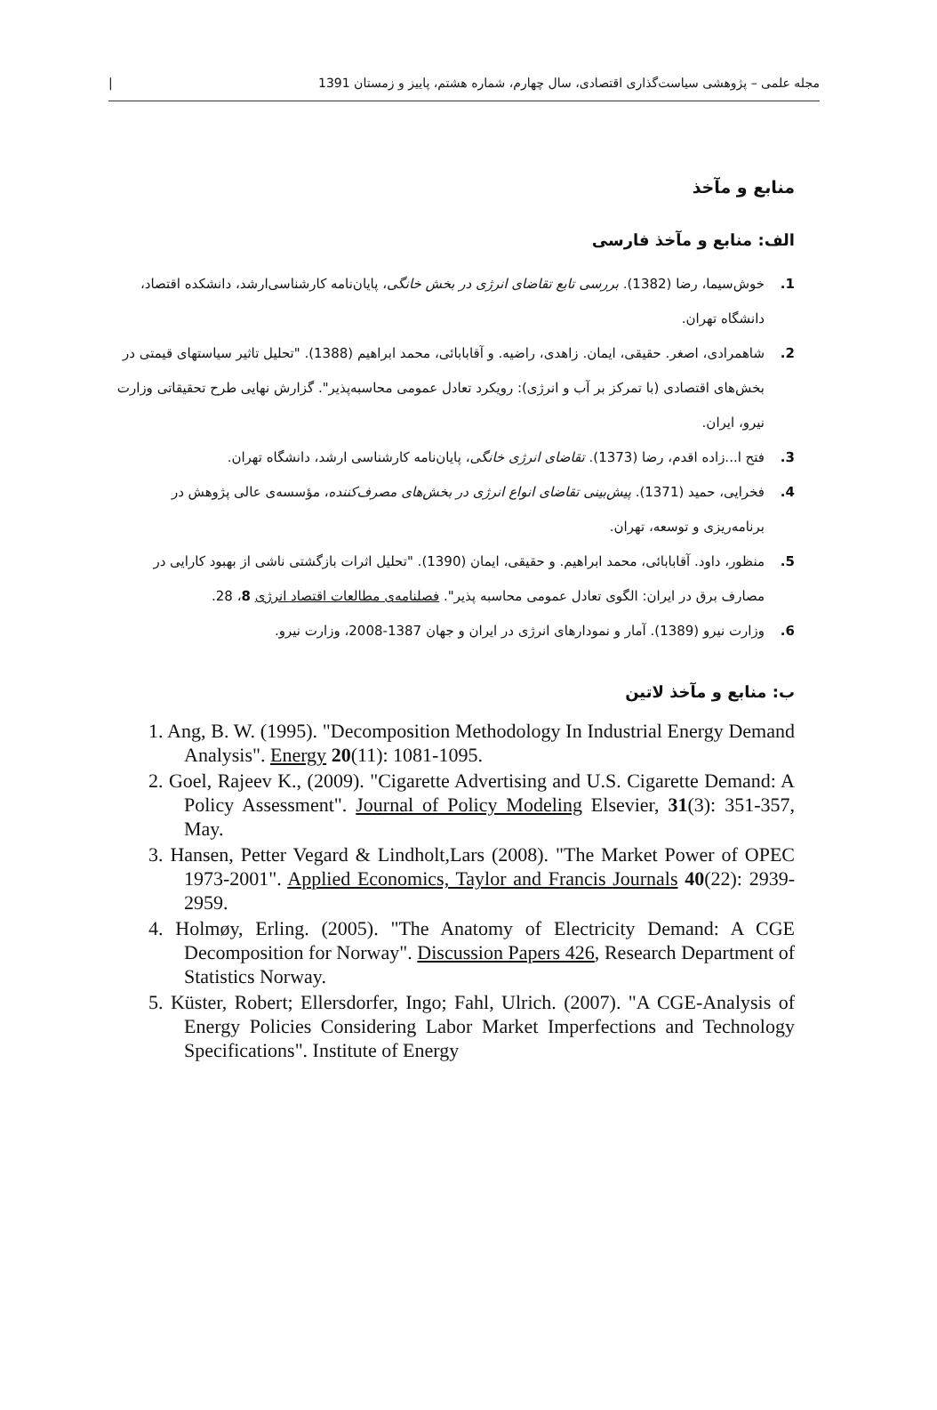مجله علمی – پژوهشی سیاست‌گذاری اقتصادی، سال چهارم، شماره هشتم، پاییز و زمستان 1391 |
منابع و مآخذ
الف: منابع و مآخذ فارسی
1. خوش‌سیما، رضا (1382). بررسی تابع تقاضای انرژی در بخش خانگی، پایان‌نامه کارشناسی‌ارشد، دانشکده اقتصاد، دانشگاه تهران.
2. شاهمرادی، اصغر. حقیقی، ایمان. زاهدی، راضیه. و آقابابائی، محمد ابراهیم (1388). "تحلیل تاثیر سیاستهای قیمتی در بخش‌های اقتصادی (با تمرکز بر آب و انرژی): رویکرد تعادل عمومی محاسبه‌پذیر". گزارش نهایی طرح تحقیقاتی وزارت نیرو، ایران.
3. فتح ا...زاده اقدم، رضا (1373). تقاضای انرژی خانگی، پایان‌نامه کارشناسی ارشد، دانشگاه تهران.
4. فخرایی، حمید (1371). پیش‌بینی تقاضای انواع انرژی در بخش‌های مصرف‌کننده، مؤسسه‌ی عالی پژوهش در برنامه‌ریزی و توسعه، تهران.
5. منظور، داود. آقابابائی، محمد ابراهیم. و حقیقی، ایمان (1390). "تحلیل اثرات بازگشتی ناشی از بهبود کارایی در مصارف برق در ایران: الگوی تعادل عمومی محاسبه پذیر". فصلنامه‌ی مطالعات اقتصاد انرژی 8، 28.
6. وزارت نیرو (1389). آمار و نمودارهای انرژی در ایران و جهان 1387-2008، وزارت نیرو.
ب: منابع و مآخذ لاتین
1. Ang, B. W. (1995). "Decomposition Methodology In Industrial Energy Demand Analysis". Energy 20(11): 1081-1095.
2. Goel, Rajeev K., (2009). "Cigarette Advertising and U.S. Cigarette Demand: A Policy Assessment". Journal of Policy Modeling Elsevier, 31(3): 351-357, May.
3. Hansen, Petter Vegard & Lindholt,Lars (2008). "The Market Power of OPEC 1973-2001". Applied Economics, Taylor and Francis Journals 40(22): 2939-2959.
4. Holmøy, Erling. (2005). "The Anatomy of Electricity Demand: A CGE Decomposition for Norway". Discussion Papers 426, Research Department of Statistics Norway.
5. Küster, Robert; Ellersdorfer, Ingo; Fahl, Ulrich. (2007). "A CGE-Analysis of Energy Policies Considering Labor Market Imperfections and Technology Specifications". Institute of Energy